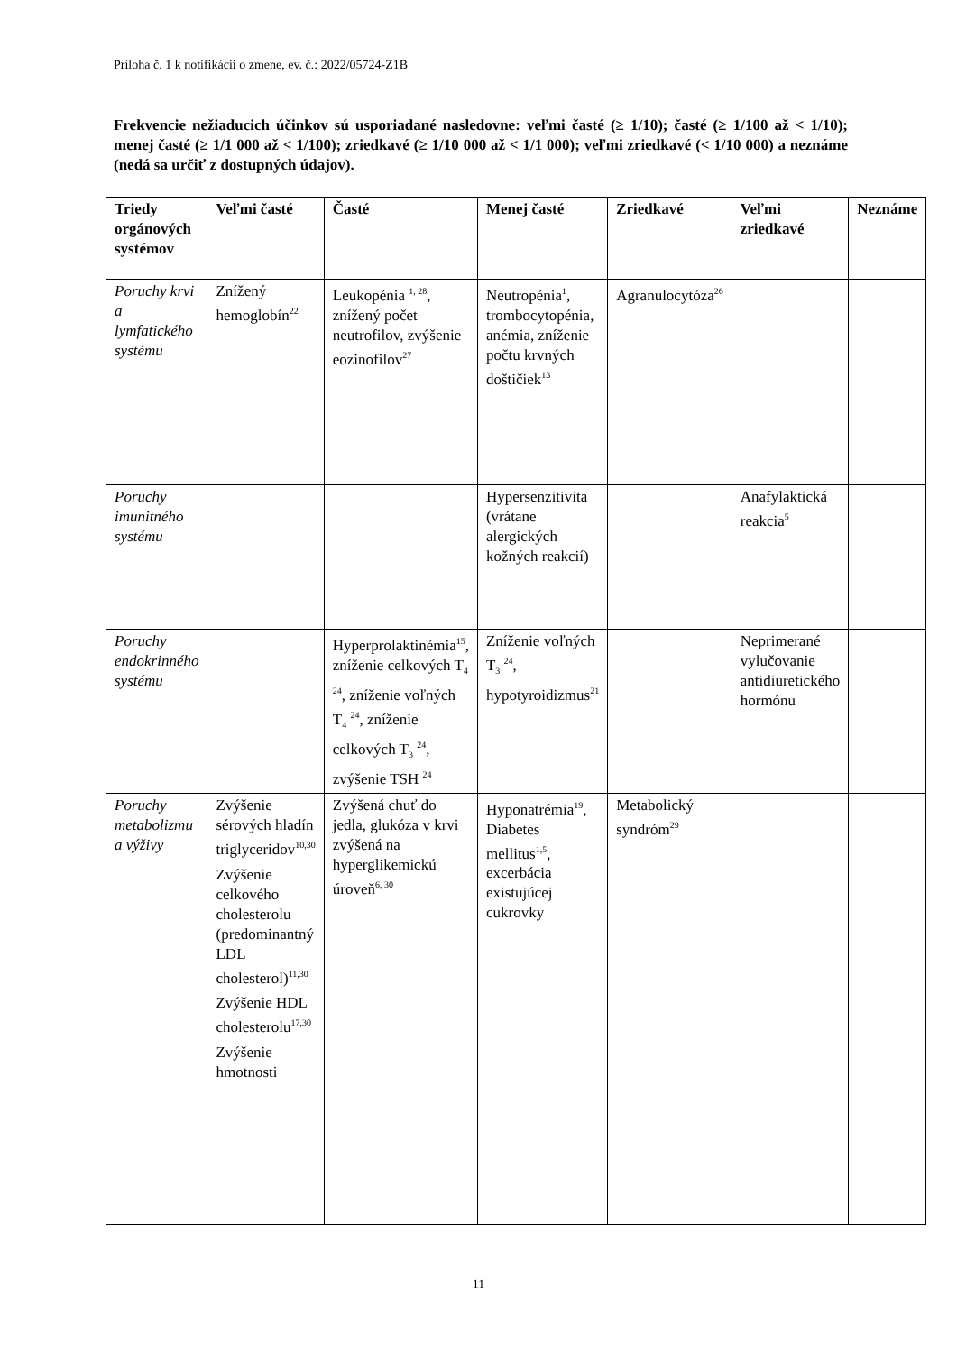Príloha č. 1 k notifikácii o zmene, ev. č.: 2022/05724-Z1B
Frekvencie nežiaducich účinkov sú usporiadané nasledovne: veľmi časté (≥ 1/10); časté (≥ 1/100 až < 1/10); menej časté (≥ 1/1 000 až < 1/100); zriedkavé (≥ 1/10 000 až < 1/1 000); veľmi zriedkavé (< 1/10 000) a neznáme (nedá sa určiť z dostupných údajov).
| Triedy orgánových systémov | Veľmi časté | Časté | Menej časté | Zriedkavé | Veľmi zriedkavé | Neznáme |
| --- | --- | --- | --- | --- | --- | --- |
| Poruchy krvi a lymfatického systému | Znížený hemoglobín<sup>22</sup> | Leukopénia <sup>1, 28</sup>, znížený počet neutrofilov, zvýšenie eozinofilov<sup>27</sup> | Neutropénia<sup>1</sup>, trombocytopénia, anémia, zníženie počtu krvných doštičiek<sup>13</sup> | Agranulocytóza<sup>26</sup> | | |
| Poruchy imunitného systému | | | Hypersenzitivita (vrátane alergických kožných reakcií) | | Anafylaktická reakcia<sup>5</sup> | |
| Poruchy endokrinného systému | | Hyperprolaktinémia<sup>15</sup>, zníženie celkových T<sub>4</sub> <sup>24</sup>, zníženie voľných T<sub>4</sub> <sup>24</sup>, zníženie celkových T<sub>3</sub> <sup>24</sup>, zvýšenie TSH <sup>24</sup> | Zníženie voľných T<sub>3</sub> <sup>24</sup>, hypotyroidizmus<sup>21</sup> | | Neprimerané vylučovanie antidiuretického hormónu | |
| Poruchy metabolizmu a výživy | Zvýšenie sérových hladín triglyceridov<sup>10,30</sup> Zvýšenie celkového cholesterolu (predominantný LDL cholesterol)<sup>11,30</sup> Zvýšenie HDL cholesterolu<sup>17,30</sup> Zvýšenie hmotnosti | Zvýšená chuť do jedla, glukóza v krvi zvýšená na hyperglikemickú úroveň<sup>6, 30</sup> | Hyponatrémia<sup>19</sup>, Diabetes mellitus<sup>1,5</sup>, excerbácia existujúcej cukrovky | Metabolický syndróm<sup>29</sup> | | |
11